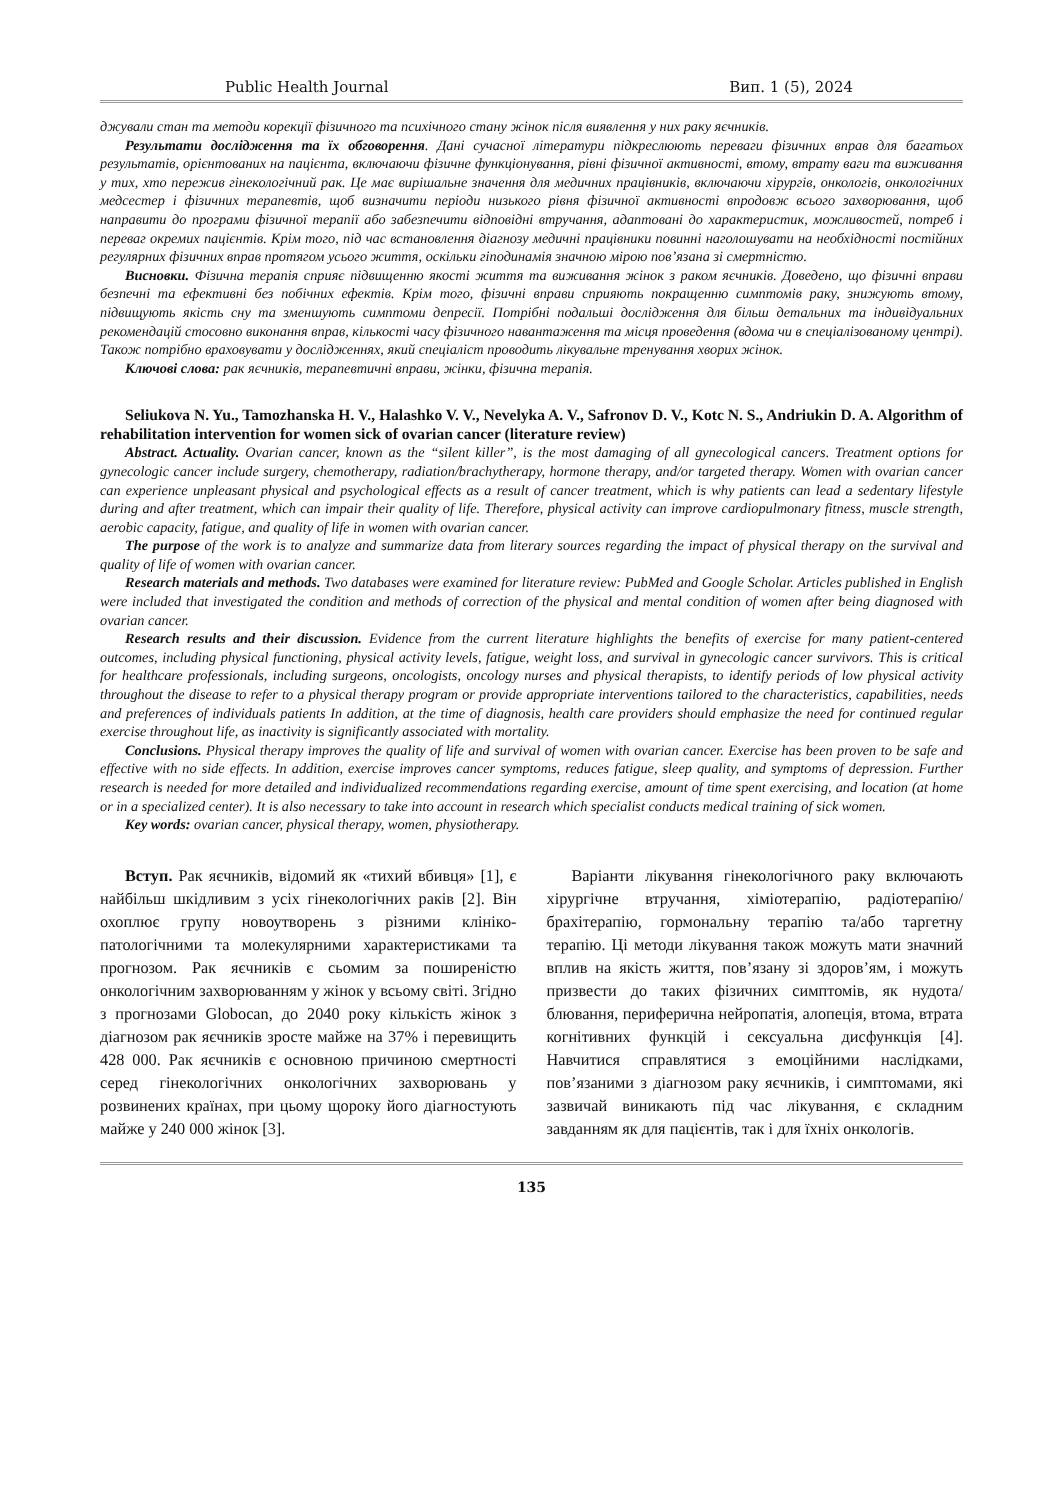Public Health Journal Вип. 1 (5), 2024
джували стан та методи корекції фізичного та психічного стану жінок після виявлення у них раку яєчників.
Результати дослідження та їх обговорення. Дані сучасної літератури підкреслюють переваги фізичних вправ для багатьох результатів, орієнтованих на пацієнта, включаючи фізичне функціонування, рівні фізичної активності, втому, втрату ваги та виживання у тих, хто пережив гінекологічний рак. Це має вирішальне значення для медичних працівників, включаючи хірургів, онкологів, онкологічних медсестер і фізичних терапевтів, щоб визначити періоди низького рівня фізичної активності впродовж всього захворювання, щоб направити до програми фізичної терапії або забезпечити відповідні втручання, адаптовані до характеристик, можливостей, потреб і переваг окремих пацієнтів. Крім того, під час встановлення діагнозу медичні працівники повинні наголошувати на необхідності постійних регулярних фізичних вправ протягом усього життя, оскільки гіподинамія значною мірою пов’язана зі смертністю.
Висновки. Фізична терапія сприяє підвищенню якості життя та виживання жінок з раком яєчників. Доведено, що фізичні вправи безпечні та ефективні без побічних ефектів. Крім того, фізичні вправи сприяють покращенню симптомів раку, знижують втому, підвищують якість сну та зменшують симптоми депресії. Потрібні подальші дослідження для більш детальних та індивідуальних рекомендацій стосовно виконання вправ, кількості часу фізичного навантаження та місця проведення (вдома чи в спеціалізованому центрі). Також потрібно враховувати у дослідженнях, який спеціаліст проводить лікувальне тренування хворих жінок.
Ключові слова: рак яєчників, терапевтичні вправи, жінки, фізична терапія.
Seliukova N. Yu., Tamozhanska H. V., Halashko V. V., Nevelyka A. V., Safronov D. V., Kotc N. S., Andriukin D. A. Algorithm of rehabilitation intervention for women sick of ovarian cancer (literature review)
Abstract. Actuality. Ovarian cancer, known as the “silent killer”, is the most damaging of all gynecological cancers. Treatment options for gynecologic cancer include surgery, chemotherapy, radiation/brachytherapy, hormone therapy, and/or targeted therapy. Women with ovarian cancer can experience unpleasant physical and psychological effects as a result of cancer treatment, which is why patients can lead a sedentary lifestyle during and after treatment, which can impair their quality of life. Therefore, physical activity can improve cardiopulmonary fitness, muscle strength, aerobic capacity, fatigue, and quality of life in women with ovarian cancer.
The purpose of the work is to analyze and summarize data from literary sources regarding the impact of physical therapy on the survival and quality of life of women with ovarian cancer.
Research materials and methods. Two databases were examined for literature review: PubMed and Google Scholar. Articles published in English were included that investigated the condition and methods of correction of the physical and mental condition of women after being diagnosed with ovarian cancer.
Research results and their discussion. Evidence from the current literature highlights the benefits of exercise for many patient-centered outcomes, including physical functioning, physical activity levels, fatigue, weight loss, and survival in gynecologic cancer survivors. This is critical for healthcare professionals, including surgeons, oncologists, oncology nurses and physical therapists, to identify periods of low physical activity throughout the disease to refer to a physical therapy program or provide appropriate interventions tailored to the characteristics, capabilities, needs and preferences of individuals patients In addition, at the time of diagnosis, health care providers should emphasize the need for continued regular exercise throughout life, as inactivity is significantly associated with mortality.
Conclusions. Physical therapy improves the quality of life and survival of women with ovarian cancer. Exercise has been proven to be safe and effective with no side effects. In addition, exercise improves cancer symptoms, reduces fatigue, sleep quality, and symptoms of depression. Further research is needed for more detailed and individualized recommendations regarding exercise, amount of time spent exercising, and location (at home or in a specialized center). It is also necessary to take into account in research which specialist conducts medical training of sick women.
Key words: ovarian cancer, physical therapy, women, physiotherapy.
Вступ. Рак яєчників, відомий як «тихий вбивця» [1], є найбільш шкідливим з усіх гінекологічних раків [2]. Він охоплює групу новоутворень з різними клініко-патологічними та молекулярними характеристиками та прогнозом. Рак яєчників є сьомим за поширеністю онкологічним захворюванням у жінок у всьому світі. Згідно з прогнозами Globocan, до 2040 року кількість жінок з діагнозом рак яєчників зросте майже на 37% і перевищить 428 000. Рак яєчників є основною причиною смертності серед гінекологічних онкологічних захворювань у розвинених країнах, при цьому щороку його діагностують майже у 240 000 жінок [3].
Варіанти лікування гінекологічного раку включають хірургічне втручання, хіміотерапію, радіотерапію/брахітерапію, гормональну терапію та/або таргетну терапію. Ці методи лікування також можуть мати значний вплив на якість життя, пов’язану зі здоров’ям, і можуть призвести до таких фізичних симптомів, як нудота/блювання, периферична нейропатія, алопеція, втома, втрата когнітивних функцій і сексуальна дисфункція [4]. Навчитися справлятися з емоційними наслідками, пов’язаними з діагнозом раку яєчників, і симптомами, які зазвичай виникають під час лікування, є складним завданням як для пацієнтів, так і для їхніх онкологів.
135